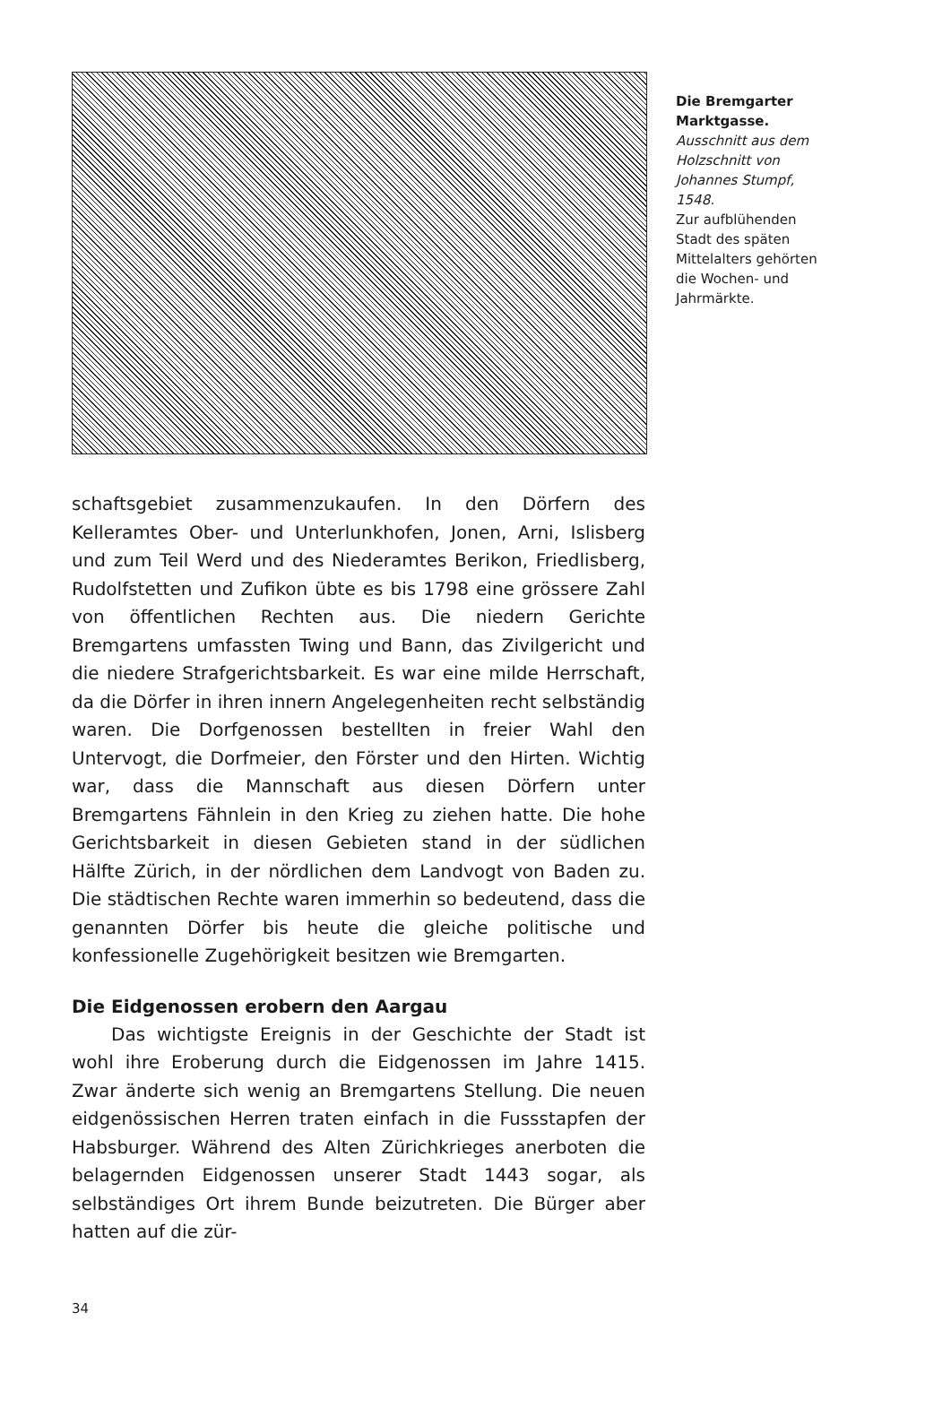Die Bremgarter Marktgasse.
Ausschnitt aus dem Holzschnitt von Johannes Stumpf, 1548.
Zur aufblühenden Stadt des späten Mittelalters gehörten die Wochen- und Jahrmärkte.
schaftsgebiet zusammenzukaufen. In den Dörfern des Kelleramtes Ober- und Unterlunkhofen, Jonen, Arni, Islisberg und zum Teil Werd und des Niederamtes Berikon, Friedlisberg, Rudolfstetten und Zufikon übte es bis 1798 eine grössere Zahl von öffentlichen Rechten aus. Die niedern Gerichte Bremgartens umfassten Twing und Bann, das Zivilgericht und die niedere Strafgerichtsbarkeit. Es war eine milde Herrschaft, da die Dörfer in ihren innern Angelegenheiten recht selbständig waren. Die Dorfgenossen bestellten in freier Wahl den Untervogt, die Dorfmeier, den Förster und den Hirten. Wichtig war, dass die Mannschaft aus diesen Dörfern unter Bremgartens Fähnlein in den Krieg zu ziehen hatte. Die hohe Gerichtsbarkeit in diesen Gebieten stand in der südlichen Hälfte Zürich, in der nördlichen dem Landvogt von Baden zu. Die städtischen Rechte waren immerhin so bedeutend, dass die genannten Dörfer bis heute die gleiche politische und konfessionelle Zugehörigkeit besitzen wie Bremgarten.
Die Eidgenossen erobern den Aargau
Das wichtigste Ereignis in der Geschichte der Stadt ist wohl ihre Eroberung durch die Eidgenossen im Jahre 1415. Zwar änderte sich wenig an Bremgartens Stellung. Die neuen eidgenössischen Herren traten einfach in die Fussstapfen der Habsburger. Während des Alten Zürichkrieges anerboten die belagernden Eidgenossen unserer Stadt 1443 sogar, als selbständiges Ort ihrem Bunde beizutreten. Die Bürger aber hatten auf die zür-
34